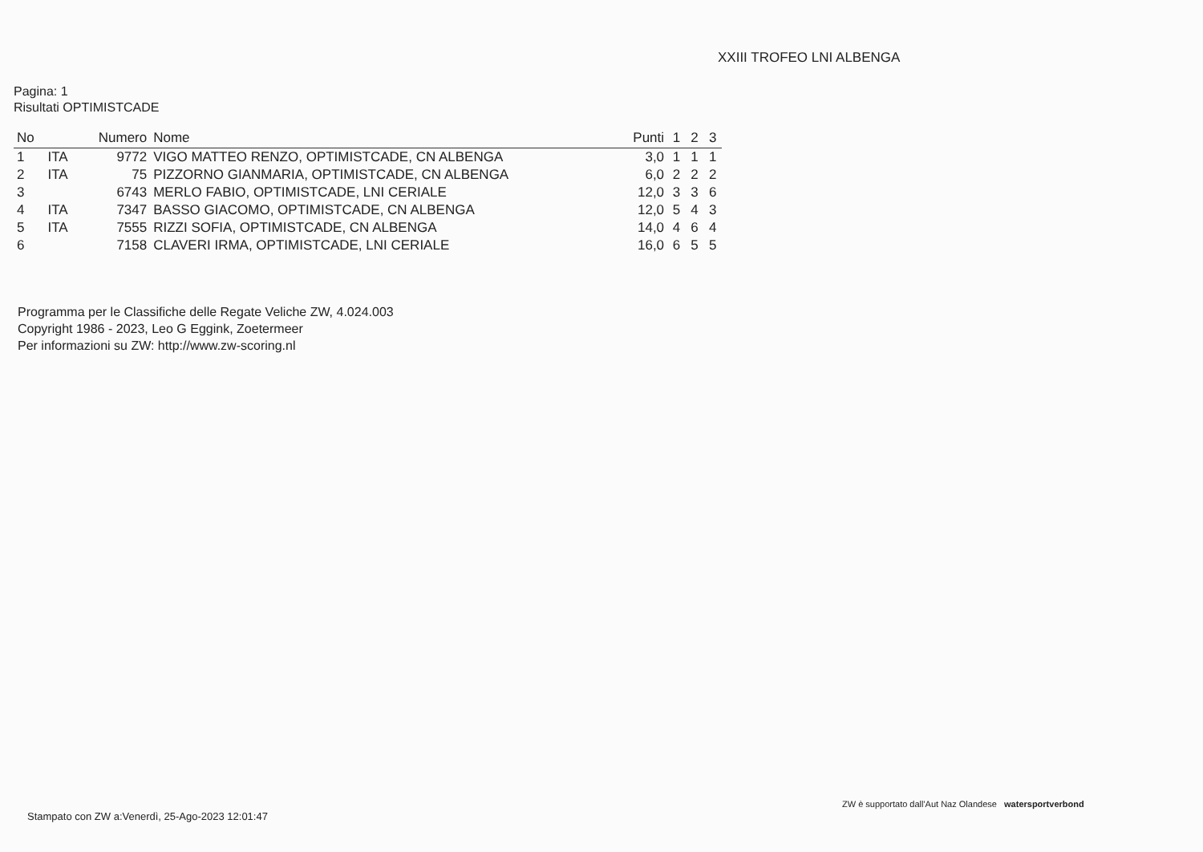XXIII TROFEO LNI ALBENGA
Pagina: 1
Risultati OPTIMISTCADE
| No | | Numero | Nome | Punti | 1 | 2 | 3 |
| --- | --- | --- | --- | --- | --- | --- | --- |
| 1 | ITA | 9772 | VIGO MATTEO RENZO, OPTIMISTCADE, CN ALBENGA | 3,0 | 1 | 1 | 1 |
| 2 | ITA | 75 | PIZZORNO GIANMARIA, OPTIMISTCADE, CN ALBENGA | 6,0 | 2 | 2 | 2 |
| 3 | | 6743 | MERLO FABIO, OPTIMISTCADE, LNI CERIALE | 12,0 | 3 | 3 | 6 |
| 4 | ITA | 7347 | BASSO GIACOMO, OPTIMISTCADE, CN ALBENGA | 12,0 | 5 | 4 | 3 |
| 5 | ITA | 7555 | RIZZI SOFIA, OPTIMISTCADE, CN ALBENGA | 14,0 | 4 | 6 | 4 |
| 6 | | 7158 | CLAVERI IRMA, OPTIMISTCADE, LNI CERIALE | 16,0 | 6 | 5 | 5 |
Programma per le Classifiche delle Regate Veliche ZW, 4.024.003
Copyright 1986 - 2023, Leo G Eggink, Zoetermeer
Per informazioni su ZW: http://www.zw-scoring.nl
Stampato con ZW a:Venerdì, 25-Ago-2023 12:01:47
ZW è supportato dall'Aut Naz Olandese watersportverbond